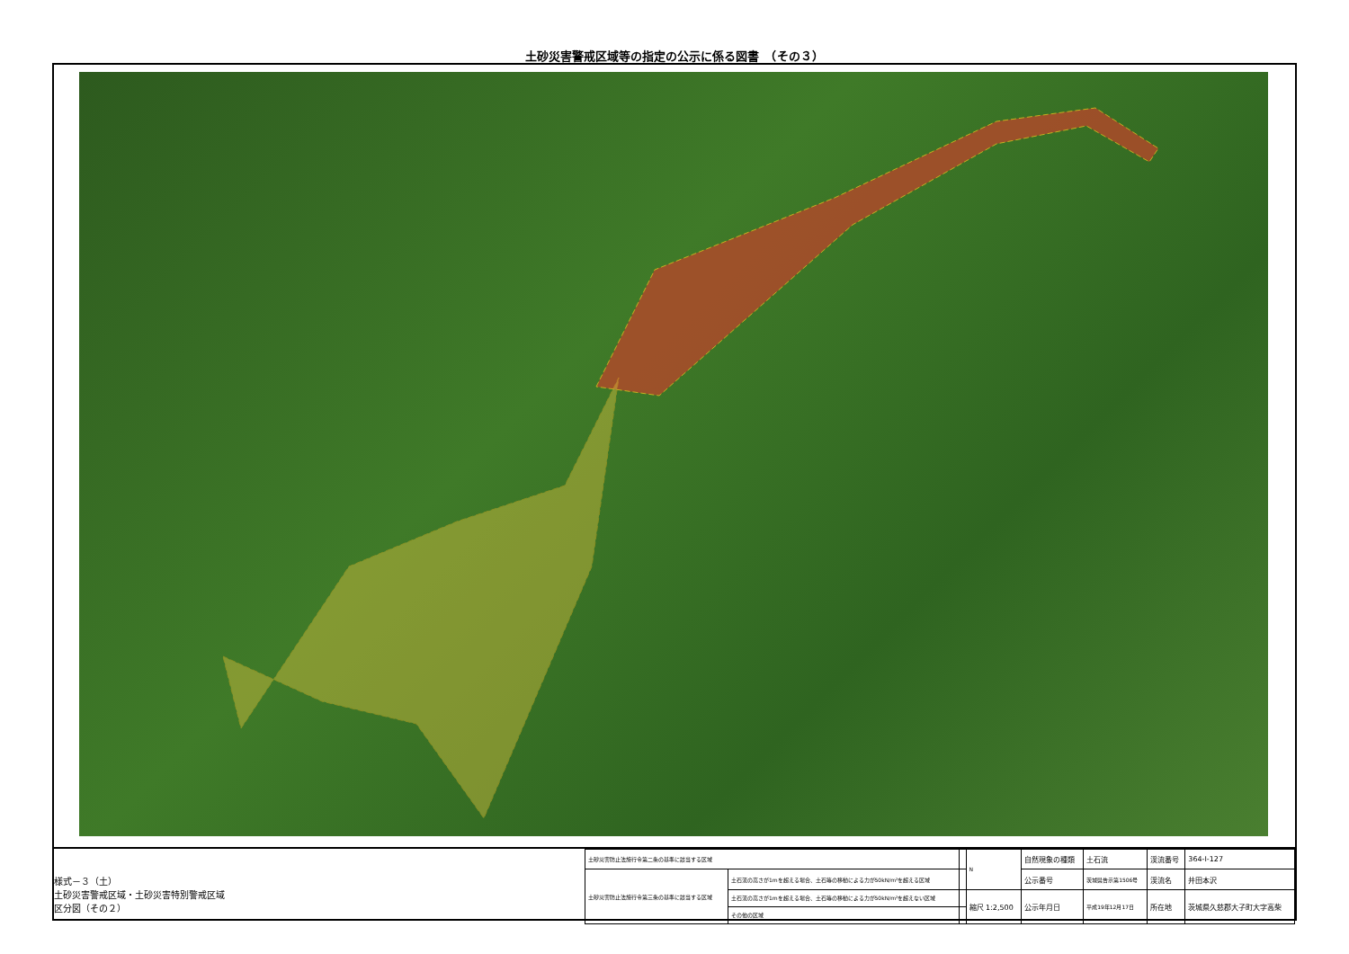土砂災害警戒区域等の指定の公示に係る図書　（その３）
様式－３（土）
土砂災害警戒区域・土砂災害特別警戒区域
区分図（その２）
| 土砂災害防止法施行令第二条の基準に該当する区域 | | | N | 自然現象の種類 | 土石流 | 渓流番号 | 364-Ⅰ-127 |
| 土砂災害防止法施行令第三条の基準に該当する区域 | 土石流の高さが1mを超える場合、土石等の移動による力が50kN/m²を超える区域 | | | 公示番号 | 茨城県告示第1506号 | 渓流名 | 井田本沢 |
| | 土石流の高さが1mを超える場合、土石等の移動による力が50kN/m²を超えない区域 | | 縮尺 1:2,500 | 公示年月日 | 平成19年12月17日 | 所在地 | 茨城県久慈郡大子町大字高柴 |
| | その他の区域 | | | | | | |